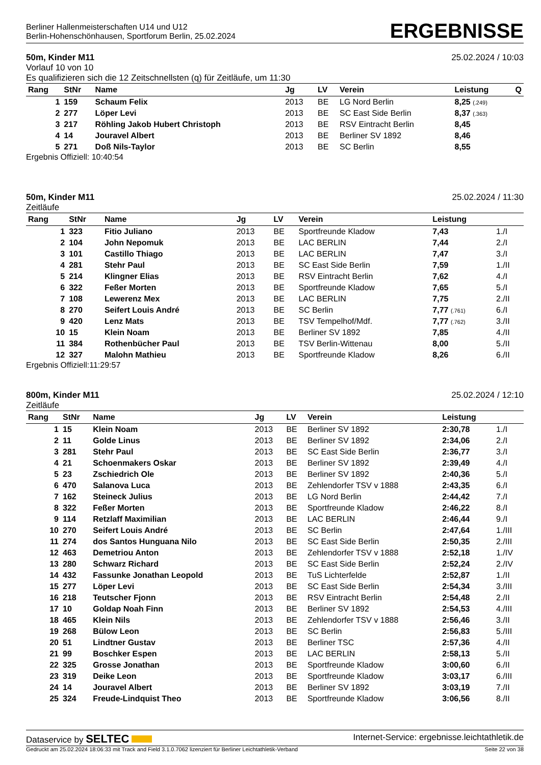Berliner Hallenmeisterschaften U14 und U12
Berlin-Hohenschönhausen, Sportforum Berlin, 25.02.2024
ERGEBNISSE
50m, Kinder M11
Vorlauf 10 von 10
Es qualifizieren sich die 12 Zeitschnellsten (q) für Zeitläufe, um 11:30
25.02.2024 / 10:03
| Rang | StNr | Name | Jg | LV | Verein | Leistung | Q |
| --- | --- | --- | --- | --- | --- | --- | --- |
| 1 | 159 | Schaum Felix | 2013 | BE | LG Nord Berlin | 8,25 (.249) | |
| 2 | 277 | Löper Levi | 2013 | BE | SC East Side Berlin | 8,37 (.363) | |
| 3 | 217 | Röhling Jakob Hubert Christoph | 2013 | BE | RSV Eintracht Berlin | 8,45 | |
| 4 | 14 | Jouravel Albert | 2013 | BE | Berliner SV 1892 | 8,46 | |
| 5 | 271 | Doß Nils-Taylor | 2013 | BE | SC Berlin | 8,55 | |
Ergebnis Offiziell: 10:40:54
50m, Kinder M11
Zeitläufe
25.02.2024 / 11:30
| Rang | StNr | Name | Jg | LV | Verein | Leistung | |
| --- | --- | --- | --- | --- | --- | --- | --- |
| 1 | 323 | Fitio Juliano | 2013 | BE | Sportfreunde Kladow | 7,43 | 1./I |
| 2 | 104 | John Nepomuk | 2013 | BE | LAC BERLIN | 7,44 | 2./I |
| 3 | 101 | Castillo Thiago | 2013 | BE | LAC BERLIN | 7,47 | 3./I |
| 4 | 281 | Stehr Paul | 2013 | BE | SC East Side Berlin | 7,59 | 1./II |
| 5 | 214 | Klingner Elias | 2013 | BE | RSV Eintracht Berlin | 7,62 | 4./I |
| 6 | 322 | Feßer Morten | 2013 | BE | Sportfreunde Kladow | 7,65 | 5./I |
| 7 | 108 | Lewerenz Mex | 2013 | BE | LAC BERLIN | 7,75 | 2./II |
| 8 | 270 | Seifert Louis André | 2013 | BE | SC Berlin | 7,77 (.761) | 6./I |
| 9 | 420 | Lenz Mats | 2013 | BE | TSV Tempelhof/Mdf. | 7,77 (.762) | 3./II |
| 10 | 15 | Klein Noam | 2013 | BE | Berliner SV 1892 | 7,85 | 4./II |
| 11 | 384 | Rothenbücher Paul | 2013 | BE | TSV Berlin-Wittenau | 8,00 | 5./II |
| 12 | 327 | Malohn Mathieu | 2013 | BE | Sportfreunde Kladow | 8,26 | 6./II |
Ergebnis Offiziell:11:29:57
800m, Kinder M11
Zeitläufe
25.02.2024 / 12:10
| Rang | StNr | Name | Jg | LV | Verein | Leistung | |
| --- | --- | --- | --- | --- | --- | --- | --- |
| 1 | 15 | Klein Noam | 2013 | BE | Berliner SV 1892 | 2:30,78 | 1./I |
| 2 | 11 | Golde Linus | 2013 | BE | Berliner SV 1892 | 2:34,06 | 2./I |
| 3 | 281 | Stehr Paul | 2013 | BE | SC East Side Berlin | 2:36,77 | 3./I |
| 4 | 21 | Schoenmakers Oskar | 2013 | BE | Berliner SV 1892 | 2:39,49 | 4./I |
| 5 | 23 | Zschiedrich Ole | 2013 | BE | Berliner SV 1892 | 2:40,36 | 5./I |
| 6 | 470 | Salanova Luca | 2013 | BE | Zehlendorfer TSV v 1888 | 2:43,35 | 6./I |
| 7 | 162 | Steineck Julius | 2013 | BE | LG Nord Berlin | 2:44,42 | 7./I |
| 8 | 322 | Feßer Morten | 2013 | BE | Sportfreunde Kladow | 2:46,22 | 8./I |
| 9 | 114 | Retzlaff Maximilian | 2013 | BE | LAC BERLIN | 2:46,44 | 9./I |
| 10 | 270 | Seifert Louis André | 2013 | BE | SC Berlin | 2:47,64 | 1./III |
| 11 | 274 | dos Santos Hunguana Nilo | 2013 | BE | SC East Side Berlin | 2:50,35 | 2./III |
| 12 | 463 | Demetriou Anton | 2013 | BE | Zehlendorfer TSV v 1888 | 2:52,18 | 1./IV |
| 13 | 280 | Schwarz Richard | 2013 | BE | SC East Side Berlin | 2:52,24 | 2./IV |
| 14 | 432 | Fassunke Jonathan Leopold | 2013 | BE | TuS Lichterfelde | 2:52,87 | 1./II |
| 15 | 277 | Löper Levi | 2013 | BE | SC East Side Berlin | 2:54,34 | 3./III |
| 16 | 218 | Teutscher Fjonn | 2013 | BE | RSV Eintracht Berlin | 2:54,48 | 2./II |
| 17 | 10 | Goldap Noah Finn | 2013 | BE | Berliner SV 1892 | 2:54,53 | 4./III |
| 18 | 465 | Klein Nils | 2013 | BE | Zehlendorfer TSV v 1888 | 2:56,46 | 3./II |
| 19 | 268 | Bülow Leon | 2013 | BE | SC Berlin | 2:56,83 | 5./III |
| 20 | 51 | Lindtner Gustav | 2013 | BE | Berliner TSC | 2:57,36 | 4./II |
| 21 | 99 | Boschker Espen | 2013 | BE | LAC BERLIN | 2:58,13 | 5./II |
| 22 | 325 | Grosse Jonathan | 2013 | BE | Sportfreunde Kladow | 3:00,60 | 6./II |
| 23 | 319 | Deike Leon | 2013 | BE | Sportfreunde Kladow | 3:03,17 | 6./III |
| 24 | 14 | Jouravel Albert | 2013 | BE | Berliner SV 1892 | 3:03,19 | 7./II |
| 25 | 324 | Freude-Lindquist Theo | 2013 | BE | Sportfreunde Kladow | 3:06,56 | 8./II |
Dataservice by SELTEC
Internet-Service: ergebnisse.leichtathletik.de
Gedruckt am 25.02.2024 18:06:33 mit Track and Field 3.1.0.7062 lizenziert für Berliner Leichtathletik-Verband
Seite 22 von 38